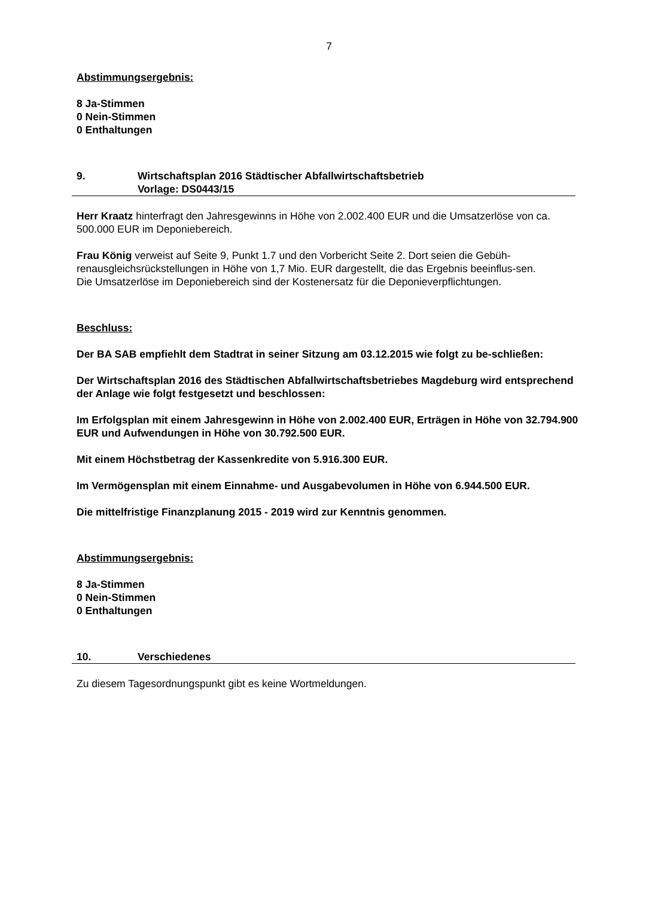7
Abstimmungsergebnis:
8 Ja-Stimmen
0 Nein-Stimmen
0 Enthaltungen
9. Wirtschaftsplan 2016 Städtischer Abfallwirtschaftsbetrieb
Vorlage: DS0443/15
Herr Kraatz hinterfragt den Jahresgewinns in Höhe von 2.002.400 EUR und die Umsatzerlöse von ca. 500.000 EUR im Deponiebereich.
Frau König verweist auf Seite 9, Punkt 1.7 und den Vorbericht Seite 2. Dort seien die Gebüh-renausgleichsrückstellungen in Höhe von 1,7 Mio. EUR dargestellt, die das Ergebnis beeinflus-sen.
Die Umsatzerlöse im Deponiebereich sind der Kostenersatz für die Deponieverpflichtungen.
Beschluss:
Der BA SAB empfiehlt dem Stadtrat in seiner Sitzung am 03.12.2015 wie folgt zu be-schließen:
Der Wirtschaftsplan 2016 des Städtischen Abfallwirtschaftsbetriebes Magdeburg wird entsprechend der Anlage wie folgt festgesetzt und beschlossen:
Im Erfolgsplan mit einem Jahresgewinn in Höhe von 2.002.400 EUR, Erträgen in Höhe von 32.794.900 EUR und Aufwendungen in Höhe von 30.792.500 EUR.
Mit einem Höchstbetrag der Kassenkredite von 5.916.300 EUR.
Im Vermögensplan mit einem Einnahme- und Ausgabevolumen in Höhe von 6.944.500 EUR.
Die mittelfristige Finanzplanung 2015 - 2019 wird zur Kenntnis genommen.
Abstimmungsergebnis:
8 Ja-Stimmen
0 Nein-Stimmen
0 Enthaltungen
10. Verschiedenes
Zu diesem Tagesordnungspunkt gibt es keine Wortmeldungen.